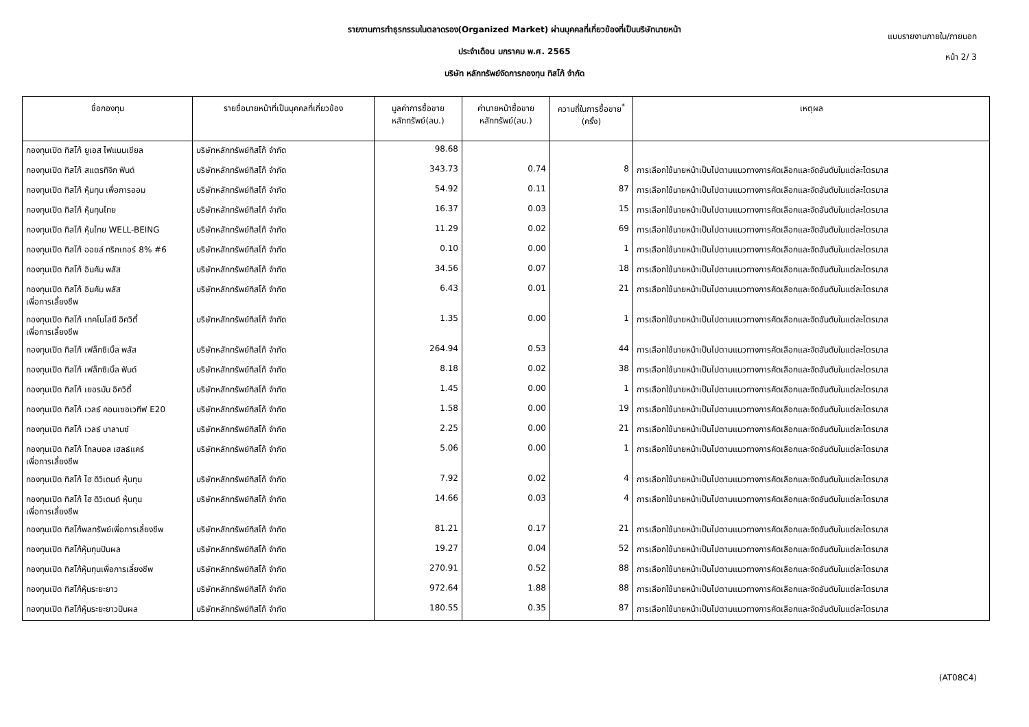แบบรายงานภายใน/ภายนอก
หน้า 2/ 3
รายงานการทำธุรกรรมในตลาดรอง(Organized Market) ผ่านบุคคลที่เกี่ยวข้องที่เป็นบริษัทนายหน้า
ประจำเดือน มกราคม พ.ศ. 2565
บริษัท หลักทรัพย์จัดการกองทุน ทิสโก้ จำกัด
| ชื่อกองทุน | รายชื่อนายหน้าที่เป็นบุคคลที่เกี่ยวข้อง | มูลค่าการซื้อขาย หลักทรัพย์(ลบ.) | ค่านายหน้าซื้อขาย หลักทรัพย์(ลบ.) | ความถี่ในการซื้อขาย<sup>*</sup> (ครั้ง) | เหตุผล |
| --- | --- | --- | --- | --- | --- |
| กองทุนเปิด ทิสโก้ ยูเอส ไฟแนนเชียล | บริษัทหลักทรัพย์ทิสโก้ จำกัด | 98.68 | | | |
| กองทุนเปิด ทิสโก้ สแตรทิจิก ฟันด์ | บริษัทหลักทรัพย์ทิสโก้ จำกัด | 343.73 | 0.74 | 8 | การเลือกใช้นายหน้าเป็นไปตามแนวทางการคัดเลือกและจัดอันดับในแต่ละไตรมาส |
| กองทุนเปิด ทิสโก้ หุ้นทุน เพื่อการออม | บริษัทหลักทรัพย์ทิสโก้ จำกัด | 54.92 | 0.11 | 87 | การเลือกใช้นายหน้าเป็นไปตามแนวทางการคัดเลือกและจัดอันดับในแต่ละไตรมาส |
| กองทุนเปิด ทิสโก้ หุ้นทุนไทย | บริษัทหลักทรัพย์ทิสโก้ จำกัด | 16.37 | 0.03 | 15 | การเลือกใช้นายหน้าเป็นไปตามแนวทางการคัดเลือกและจัดอันดับในแต่ละไตรมาส |
| กองทุนเปิด ทิสโก้ หุ้นไทย WELL-BEING | บริษัทหลักทรัพย์ทิสโก้ จำกัด | 11.29 | 0.02 | 69 | การเลือกใช้นายหน้าเป็นไปตามแนวทางการคัดเลือกและจัดอันดับในแต่ละไตรมาส |
| กองทุนเปิด ทิสโก้ ออยล์ ทริกเกอร์ 8% #6 | บริษัทหลักทรัพย์ทิสโก้ จำกัด | 0.10 | 0.00 | 1 | การเลือกใช้นายหน้าเป็นไปตามแนวทางการคัดเลือกและจัดอันดับในแต่ละไตรมาส |
| กองทุนเปิด ทิสโก้ อินคัม พลัส | บริษัทหลักทรัพย์ทิสโก้ จำกัด | 34.56 | 0.07 | 18 | การเลือกใช้นายหน้าเป็นไปตามแนวทางการคัดเลือกและจัดอันดับในแต่ละไตรมาส |
| กองทุนเปิด ทิสโก้ อินคัม พลัส เพื่อการเลี้ยงชีพ | บริษัทหลักทรัพย์ทิสโก้ จำกัด | 6.43 | 0.01 | 21 | การเลือกใช้นายหน้าเป็นไปตามแนวทางการคัดเลือกและจัดอันดับในแต่ละไตรมาส |
| กองทุนเปิด ทิสโก้ เทคโนโลยี อิควิตี้ เพื่อการเลี้ยงชีพ | บริษัทหลักทรัพย์ทิสโก้ จำกัด | 1.35 | 0.00 | 1 | การเลือกใช้นายหน้าเป็นไปตามแนวทางการคัดเลือกและจัดอันดับในแต่ละไตรมาส |
| กองทุนเปิด ทิสโก้ เฟล็กซิเบิ้ล พลัส | บริษัทหลักทรัพย์ทิสโก้ จำกัด | 264.94 | 0.53 | 44 | การเลือกใช้นายหน้าเป็นไปตามแนวทางการคัดเลือกและจัดอันดับในแต่ละไตรมาส |
| กองทุนเปิด ทิสโก้ เฟล็กซิเบิ้ล ฟันด์ | บริษัทหลักทรัพย์ทิสโก้ จำกัด | 8.18 | 0.02 | 38 | การเลือกใช้นายหน้าเป็นไปตามแนวทางการคัดเลือกและจัดอันดับในแต่ละไตรมาส |
| กองทุนเปิด ทิสโก้ เยอรมัน อิควิตี้ | บริษัทหลักทรัพย์ทิสโก้ จำกัด | 1.45 | 0.00 | 1 | การเลือกใช้นายหน้าเป็นไปตามแนวทางการคัดเลือกและจัดอันดับในแต่ละไตรมาส |
| กองทุนเปิด ทิสโก้ เวลธ์ คอนเซอเวทีฟ E20 | บริษัทหลักทรัพย์ทิสโก้ จำกัด | 1.58 | 0.00 | 19 | การเลือกใช้นายหน้าเป็นไปตามแนวทางการคัดเลือกและจัดอันดับในแต่ละไตรมาส |
| กองทุนเปิด ทิสโก้ เวลธ์ บาลานซ์ | บริษัทหลักทรัพย์ทิสโก้ จำกัด | 2.25 | 0.00 | 21 | การเลือกใช้นายหน้าเป็นไปตามแนวทางการคัดเลือกและจัดอันดับในแต่ละไตรมาส |
| กองทุนเปิด ทิสโก้ โกลบอล เฮลธ์แคร์ เพื่อการเลี้ยงชีพ | บริษัทหลักทรัพย์ทิสโก้ จำกัด | 5.06 | 0.00 | 1 | การเลือกใช้นายหน้าเป็นไปตามแนวทางการคัดเลือกและจัดอันดับในแต่ละไตรมาส |
| กองทุนเปิด ทิสโก้ ไฮ ดิวิเดนด์ หุ้นทุน | บริษัทหลักทรัพย์ทิสโก้ จำกัด | 7.92 | 0.02 | 4 | การเลือกใช้นายหน้าเป็นไปตามแนวทางการคัดเลือกและจัดอันดับในแต่ละไตรมาส |
| กองทุนเปิด ทิสโก้ ไฮ ดิวิเดนด์ หุ้นทุน เพื่อการเลี้ยงชีพ | บริษัทหลักทรัพย์ทิสโก้ จำกัด | 14.66 | 0.03 | 4 | การเลือกใช้นายหน้าเป็นไปตามแนวทางการคัดเลือกและจัดอันดับในแต่ละไตรมาส |
| กองทุนเปิด ทิสโก้พลทรัพย์เพื่อการเลี้ยงชีพ | บริษัทหลักทรัพย์ทิสโก้ จำกัด | 81.21 | 0.17 | 21 | การเลือกใช้นายหน้าเป็นไปตามแนวทางการคัดเลือกและจัดอันดับในแต่ละไตรมาส |
| กองทุนเปิด ทิสโก้หุ้นทุนปันผล | บริษัทหลักทรัพย์ทิสโก้ จำกัด | 19.27 | 0.04 | 52 | การเลือกใช้นายหน้าเป็นไปตามแนวทางการคัดเลือกและจัดอันดับในแต่ละไตรมาส |
| กองทุนเปิด ทิสโก้หุ้นทุนเพื่อการเลี้ยงชีพ | บริษัทหลักทรัพย์ทิสโก้ จำกัด | 270.91 | 0.52 | 88 | การเลือกใช้นายหน้าเป็นไปตามแนวทางการคัดเลือกและจัดอันดับในแต่ละไตรมาส |
| กองทุนเปิด ทิสโก้หุ้นระยะยาว | บริษัทหลักทรัพย์ทิสโก้ จำกัด | 972.64 | 1.88 | 88 | การเลือกใช้นายหน้าเป็นไปตามแนวทางการคัดเลือกและจัดอันดับในแต่ละไตรมาส |
| กองทุนเปิด ทิสโก้หุ้นระยะยาวปันผล | บริษัทหลักทรัพย์ทิสโก้ จำกัด | 180.55 | 0.35 | 87 | การเลือกใช้นายหน้าเป็นไปตามแนวทางการคัดเลือกและจัดอันดับในแต่ละไตรมาส |
(AT08C4)